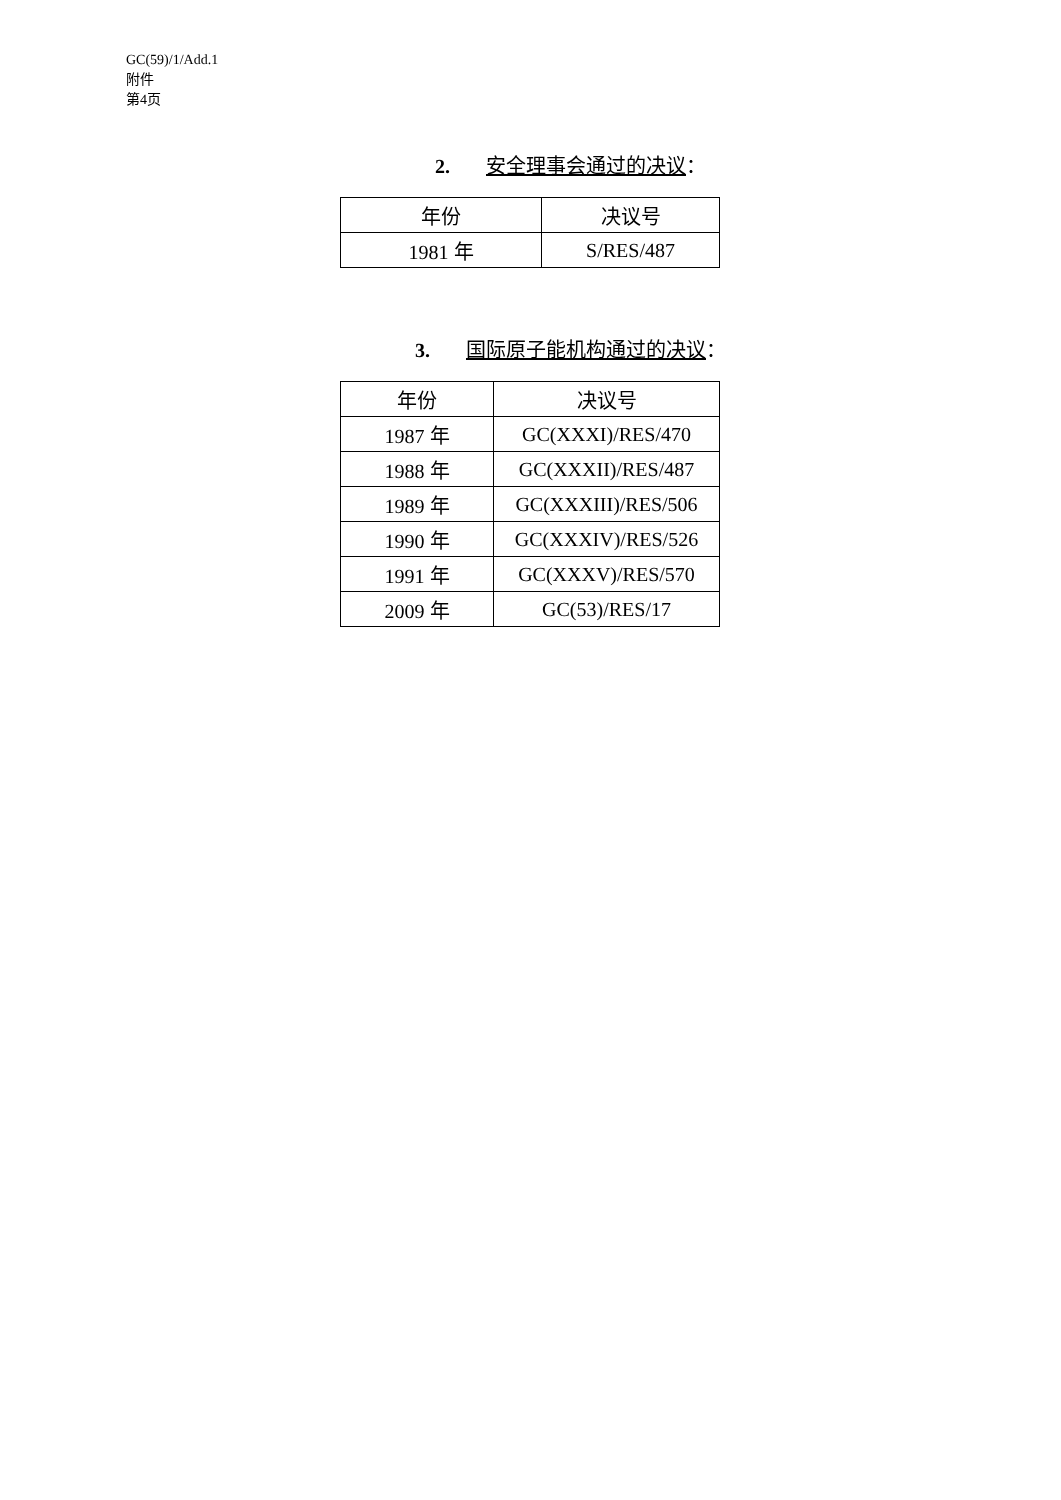GC(59)/1/Add.1
附件
第4页
2. 安全理事会通过的决议：
| 年份 | 决议号 |
| --- | --- |
| 1981 年 | S/RES/487 |
3. 国际原子能机构通过的决议：
| 年份 | 决议号 |
| --- | --- |
| 1987 年 | GC(XXXI)/RES/470 |
| 1988 年 | GC(XXXII)/RES/487 |
| 1989 年 | GC(XXXIII)/RES/506 |
| 1990 年 | GC(XXXIV)/RES/526 |
| 1991 年 | GC(XXXV)/RES/570 |
| 2009 年 | GC(53)/RES/17 |